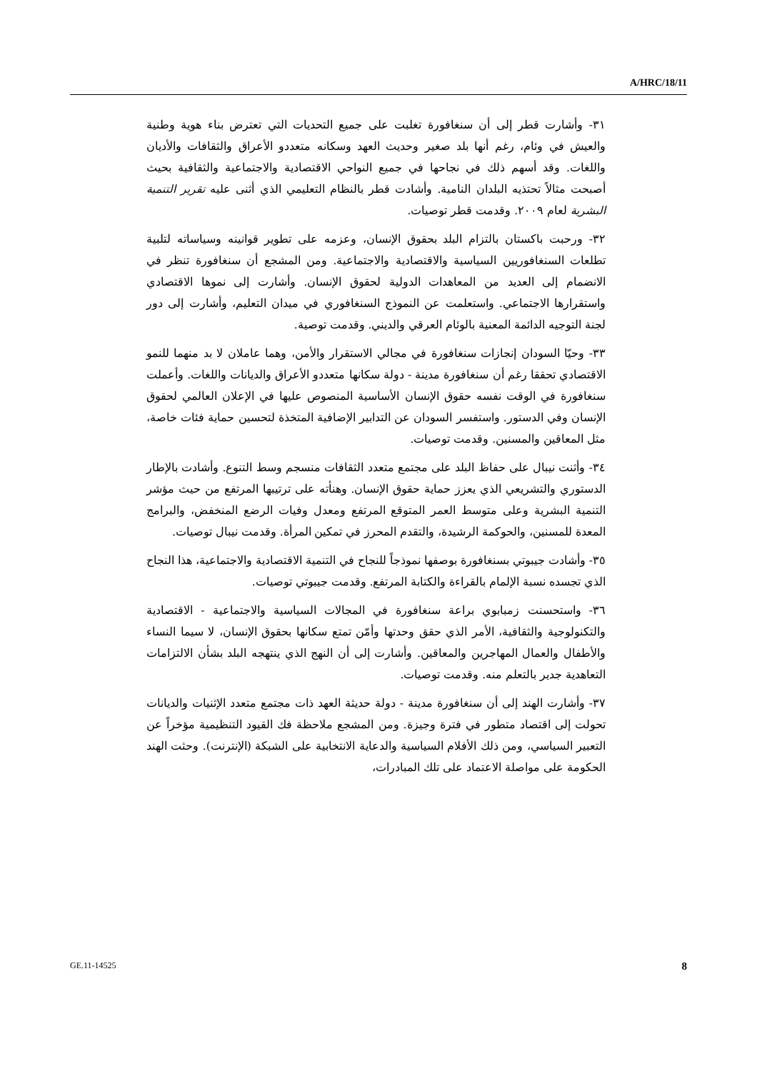A/HRC/18/11
٣١- وأشارت قطر إلى أن سنغافورة تغلبت على جميع التحديات التي تعترض بناء هوية وطنية والعيش في وئام، رغم أنها بلد صغير وحديث العهد وسكانه متعددو الأعراق والثقافات والأديان واللغات. وقد أسهم ذلك في نجاحها في جميع النواحي الاقتصادية والاجتماعية والثقافية بحيث أصبحت مثالاً تحتذيه البلدان النامية. وأشادت قطر بالنظام التعليمي الذي أثنى عليه تقرير التنمية البشرية لعام ٢٠٠٩. وقدمت قطر توصيات.
٣٢- ورحبت باكستان بالتزام البلد بحقوق الإنسان، وعزمه على تطوير قوانينه وسياساته لتلبية تطلعات السنغافوريين السياسية والاقتصادية والاجتماعية. ومن المشجع أن سنغافورة تنظر في الانضمام إلى العديد من المعاهدات الدولية لحقوق الإنسان. وأشارت إلى نموها الاقتصادي واستقرارها الاجتماعي. واستعلمت عن النموذج السنغافوري في ميدان التعليم، وأشارت إلى دور لجنة التوجيه الدائمة المعنية بالوئام العرقي والديني. وقدمت توصية.
٣٣- وحيّا السودان إنجازات سنغافورة في مجالي الاستقرار والأمن، وهما عاملان لا بد منهما للنمو الاقتصادي تحققا رغم أن سنغافورة مدينة - دولة سكانها متعددو الأعراق والديانات واللغات. وأعملت سنغافورة في الوقت نفسه حقوق الإنسان الأساسية المنصوص عليها في الإعلان العالمي لحقوق الإنسان وفي الدستور. واستفسر السودان عن التدابير الإضافية المتخذة لتحسين حماية فئات خاصة، مثل المعاقين والمسنين. وقدمت توصيات.
٣٤- وأثنت نيبال على حفاظ البلد على مجتمع متعدد الثقافات منسجم وسط التنوع. وأشادت بالإطار الدستوري والتشريعي الذي يعزز حماية حقوق الإنسان. وهنأته على ترتيبها المرتفع من حيث مؤشر التنمية البشرية وعلى متوسط العمر المتوقع المرتفع ومعدل وفيات الرضع المنخفض، والبرامج المعدة للمسنين، والحوكمة الرشيدة، والتقدم المحرز في تمكين المرأة. وقدمت نيبال توصيات.
٣٥- وأشادت جيبوتي بسنغافورة بوصفها نموذجاً للنجاح في التنمية الاقتصادية والاجتماعية، هذا النجاح الذي تجسده نسبة الإلمام بالقراءة والكتابة المرتفع. وقدمت جيبوتي توصيات.
٣٦- واستحسنت زمبابوي براعة سنغافورة في المجالات السياسية والاجتماعية - الاقتصادية والتكنولوجية والثقافية، الأمر الذي حقق وحدتها وأمّن تمتع سكانها بحقوق الإنسان، لا سيما النساء والأطفال والعمال المهاجرين والمعاقين. وأشارت إلى أن النهج الذي ينتهجه البلد بشأن الالتزامات التعاهدية جدير بالتعلم منه. وقدمت توصيات.
٣٧- وأشارت الهند إلى أن سنغافورة مدينة - دولة حديثة العهد ذات مجتمع متعدد الإثنيات والديانات تحولت إلى اقتصاد متطور في فترة وجيزة. ومن المشجع ملاحظة فك القيود التنظيمية مؤخراً عن التعبير السياسي، ومن ذلك الأفلام السياسية والدعاية الانتخابية على الشبكة (الإنترنت). وحثت الهند الحكومة على مواصلة الاعتماد على تلك المبادرات،
GE.11-14525 8